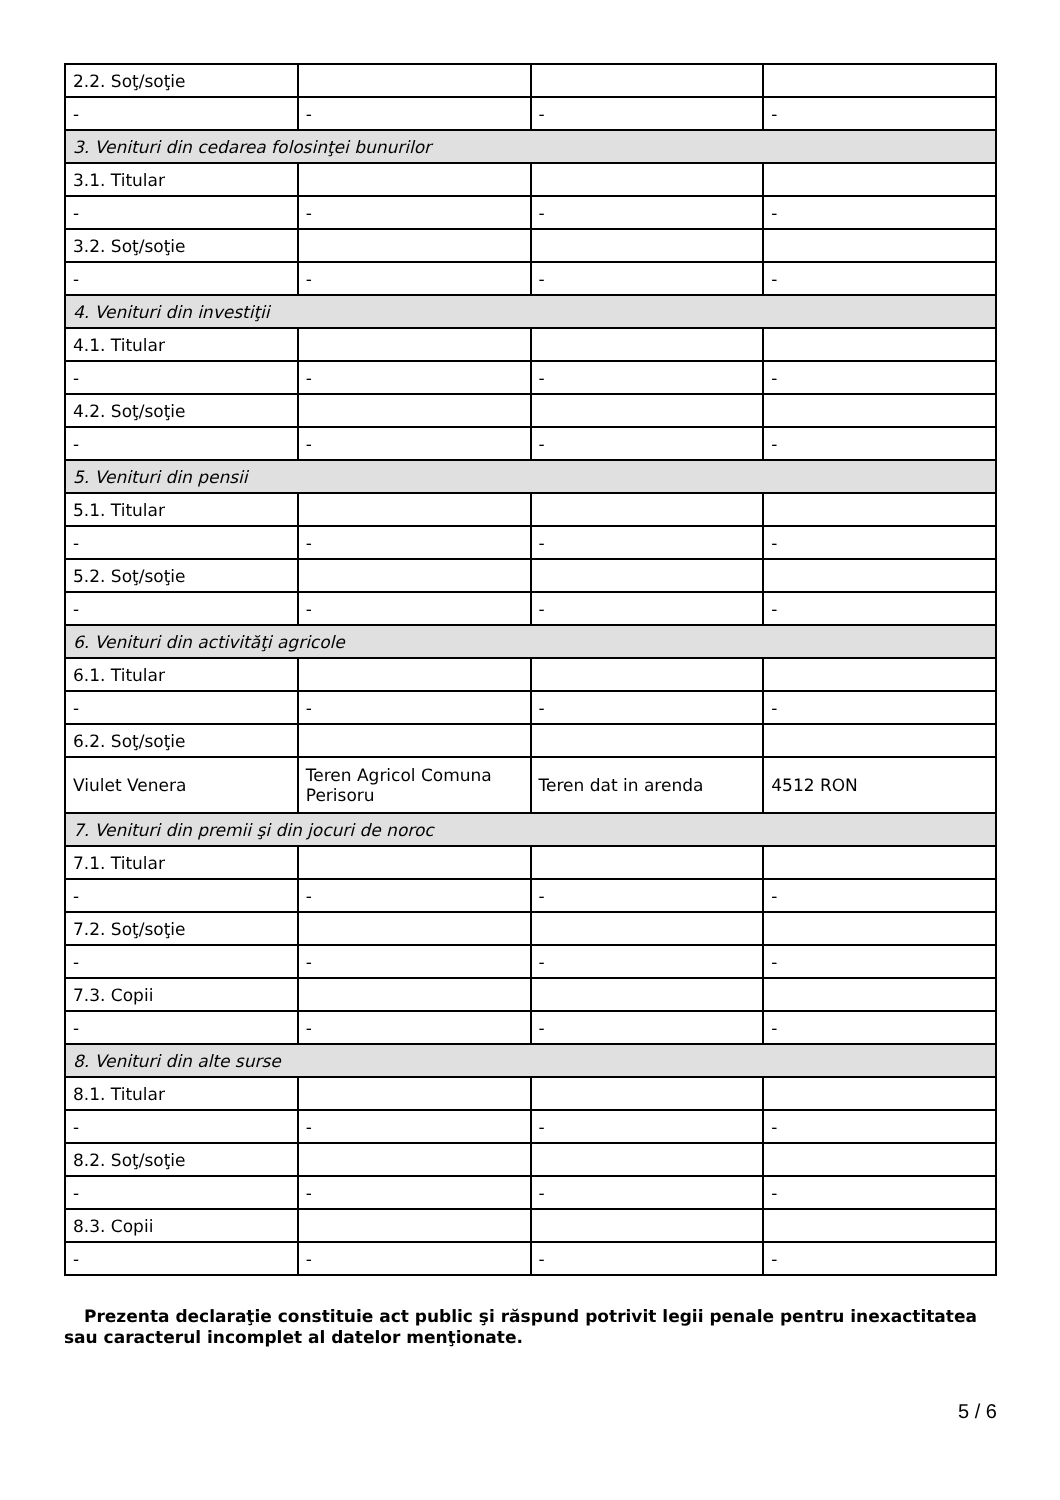| 2.2. Soţ/soţie | | | |
| - | - | - | - |
| 3. Venituri din cedarea folosinţei bunurilor | | | |
| 3.1. Titular | | | |
| - | - | - | - |
| 3.2. Soţ/soţie | | | |
| - | - | - | - |
| 4. Venituri din investiţii | | | |
| 4.1. Titular | | | |
| - | - | - | - |
| 4.2. Soţ/soţie | | | |
| - | - | - | - |
| 5. Venituri din pensii | | | |
| 5.1. Titular | | | |
| - | - | - | - |
| 5.2. Soţ/soţie | | | |
| - | - | - | - |
| 6. Venituri din activităţi agricole | | | |
| 6.1. Titular | | | |
| - | - | - | - |
| 6.2. Soţ/soţie | | | |
| Viulet Venera | Teren Agricol Comuna Perisoru | Teren dat in arenda | 4512 RON |
| 7. Venituri din premii şi din jocuri de noroc | | | |
| 7.1. Titular | | | |
| - | - | - | - |
| 7.2. Soţ/soţie | | | |
| - | - | - | - |
| 7.3. Copii | | | |
| - | - | - | - |
| 8. Venituri din alte surse | | | |
| 8.1. Titular | | | |
| - | - | - | - |
| 8.2. Soţ/soţie | | | |
| - | - | - | - |
| 8.3. Copii | | | |
| - | - | - | - |
Prezenta declaraţie constituie act public şi răspund potrivit legii penale pentru inexactitatea sau caracterul incomplet al datelor menţionate.
5 / 6